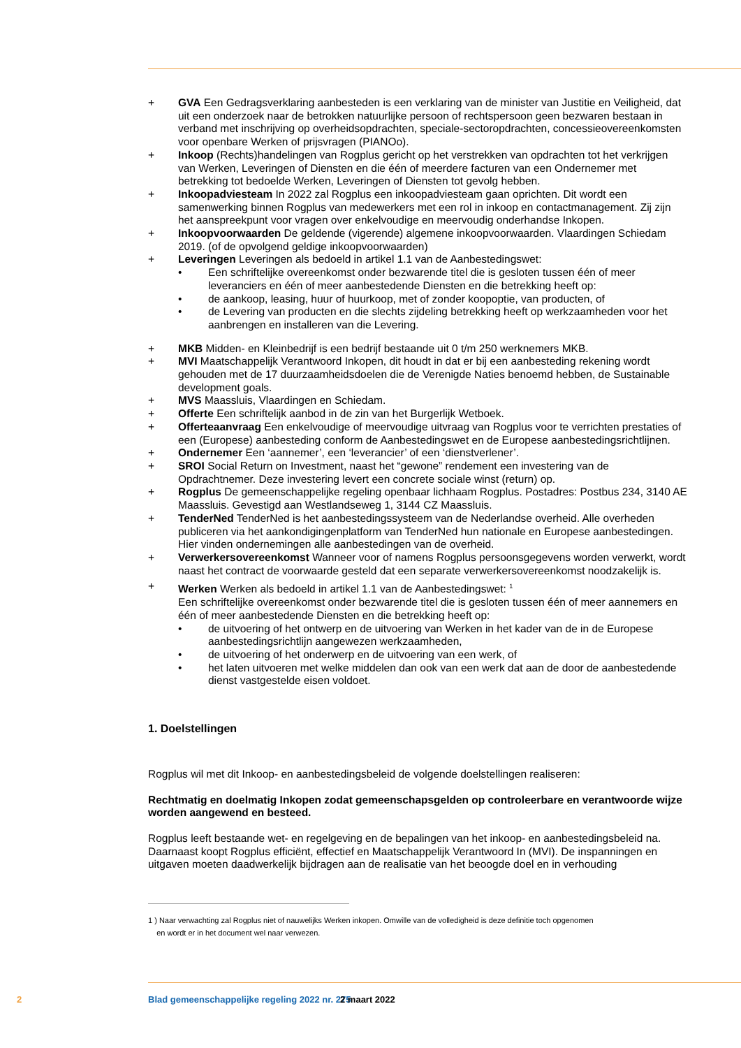+ GVA Een Gedragsverklaring aanbesteden is een verklaring van de minister van Justitie en Veiligheid, dat uit een onderzoek naar de betrokken natuurlijke persoon of rechtspersoon geen bezwaren bestaan in verband met inschrijving op overheidsopdrachten, speciale-sectoropdrachten, concessieovereenkomsten voor openbare Werken of prijsvragen (PIANOo).
+ Inkoop (Rechts)handelingen van Rogplus gericht op het verstrekken van opdrachten tot het verkrijgen van Werken, Leveringen of Diensten en die één of meerdere facturen van een Ondernemer met betrekking tot bedoelde Werken, Leveringen of Diensten tot gevolg hebben.
+ Inkoopadviesteam In 2022 zal Rogplus een inkoopadviesteam gaan oprichten. Dit wordt een samenwerking binnen Rogplus van medewerkers met een rol in inkoop en contactmanagement. Zij zijn het aanspreekpunt voor vragen over enkelvoudige en meervoudig onderhandse Inkopen.
+ Inkoopvoorwaarden De geldende (vigerende) algemene inkoopvoorwaarden. Vlaardingen Schiedam 2019. (of de opvolgend geldige inkoopvoorwaarden)
+ Leveringen Leveringen als bedoeld in artikel 1.1 van de Aanbestedingswet:
• Een schriftelijke overeenkomst onder bezwarende titel die is gesloten tussen één of meer leveranciers en één of meer aanbestedende Diensten en die betrekking heeft op:
• de aankoop, leasing, huur of huurkoop, met of zonder koopoptie, van producten, of
• de Levering van producten en die slechts zijdeling betrekking heeft op werkzaamheden voor het aanbrengen en installeren van die Levering.
+ MKB Midden- en Kleinbedrijf is een bedrijf bestaande uit 0 t/m 250 werknemers MKB.
+ MVI Maatschappelijk Verantwoord Inkopen, dit houdt in dat er bij een aanbesteding rekening wordt gehouden met de 17 duurzaamheidsdoelen die de Verenigde Naties benoemd hebben, de Sustainable development goals.
+ MVS Maassluis, Vlaardingen en Schiedam.
+ Offerte Een schriftelijk aanbod in de zin van het Burgerlijk Wetboek.
+ Offerteaanvraag Een enkelvoudige of meervoudige uitvraag van Rogplus voor te verrichten prestaties of een (Europese) aanbesteding conform de Aanbestedingswet en de Europese aanbestedingsrichtlijnen.
+ Ondernemer Een ‘aannemer’, een ‘leverancier’ of een ‘dienstverlener’.
+ SROI Social Return on Investment, naast het “gewone” rendement een investering van de Opdrachtnemer. Deze investering levert een concrete sociale winst (return) op.
+ Rogplus De gemeenschappelijke regeling openbaar lichhaam Rogplus. Postadres: Postbus 234, 3140 AE Maassluis. Gevestigd aan Westlandseweg 1, 3144 CZ Maassluis.
+ TenderNed TenderNed is het aanbestedingssysteem van de Nederlandse overheid. Alle overheden publiceren via het aankondigingenplatform van TenderNed hun nationale en Europese aanbestedingen. Hier vinden ondernemingen alle aanbestedingen van de overheid.
+ Verwerkersovereenkomst Wanneer voor of namens Rogplus persoonsgegevens worden verwerkt, wordt naast het contract de voorwaarde gesteld dat een separate verwerkersovereenkomst noodzakelijk is.
+ Werken Werken als bedoeld in artikel 1.1 van de Aanbestedingswet: <sup>1</sup>
Een schriftelijke overeenkomst onder bezwarende titel die is gesloten tussen één of meer aannemers en één of meer aanbestedende Diensten en die betrekking heeft op:
• de uitvoering of het ontwerp en de uitvoering van Werken in het kader van de in de Europese aanbestedingsrichtlijn aangewezen werkzaamheden,
• de uitvoering of het onderwerp en de uitvoering van een werk, of
• het laten uitvoeren met welke middelen dan ook van een werk dat aan de door de aanbestedende dienst vastgestelde eisen voldoet.
1. Doelstellingen
Rogplus wil met dit Inkoop- en aanbestedingsbeleid de volgende doelstellingen realiseren:
Rechtmatig en doelmatig Inkopen zodat gemeenschapsgelden op controleerbare en verantwoorde wijze worden aangewend en besteed.
Rogplus leeft bestaande wet- en regelgeving en de bepalingen van het inkoop- en aanbestedingsbeleid na. Daarnaast koopt Rogplus efficiënt, effectief en Maatschappelijk Verantwoord In (MVI). De inspanningen en uitgaven moeten daadwerkelijk bijdragen aan de realisatie van het beoogde doel en in verhouding
1 ) Naar verwachting zal Rogplus niet of nauwelijks Werken inkopen. Omwille van de volledigheid is deze definitie toch opgenomen
en wordt er in het document wel naar verwezen.
2 Blad gemeenschappelijke regeling 2022 nr. 275 2 maart 2022